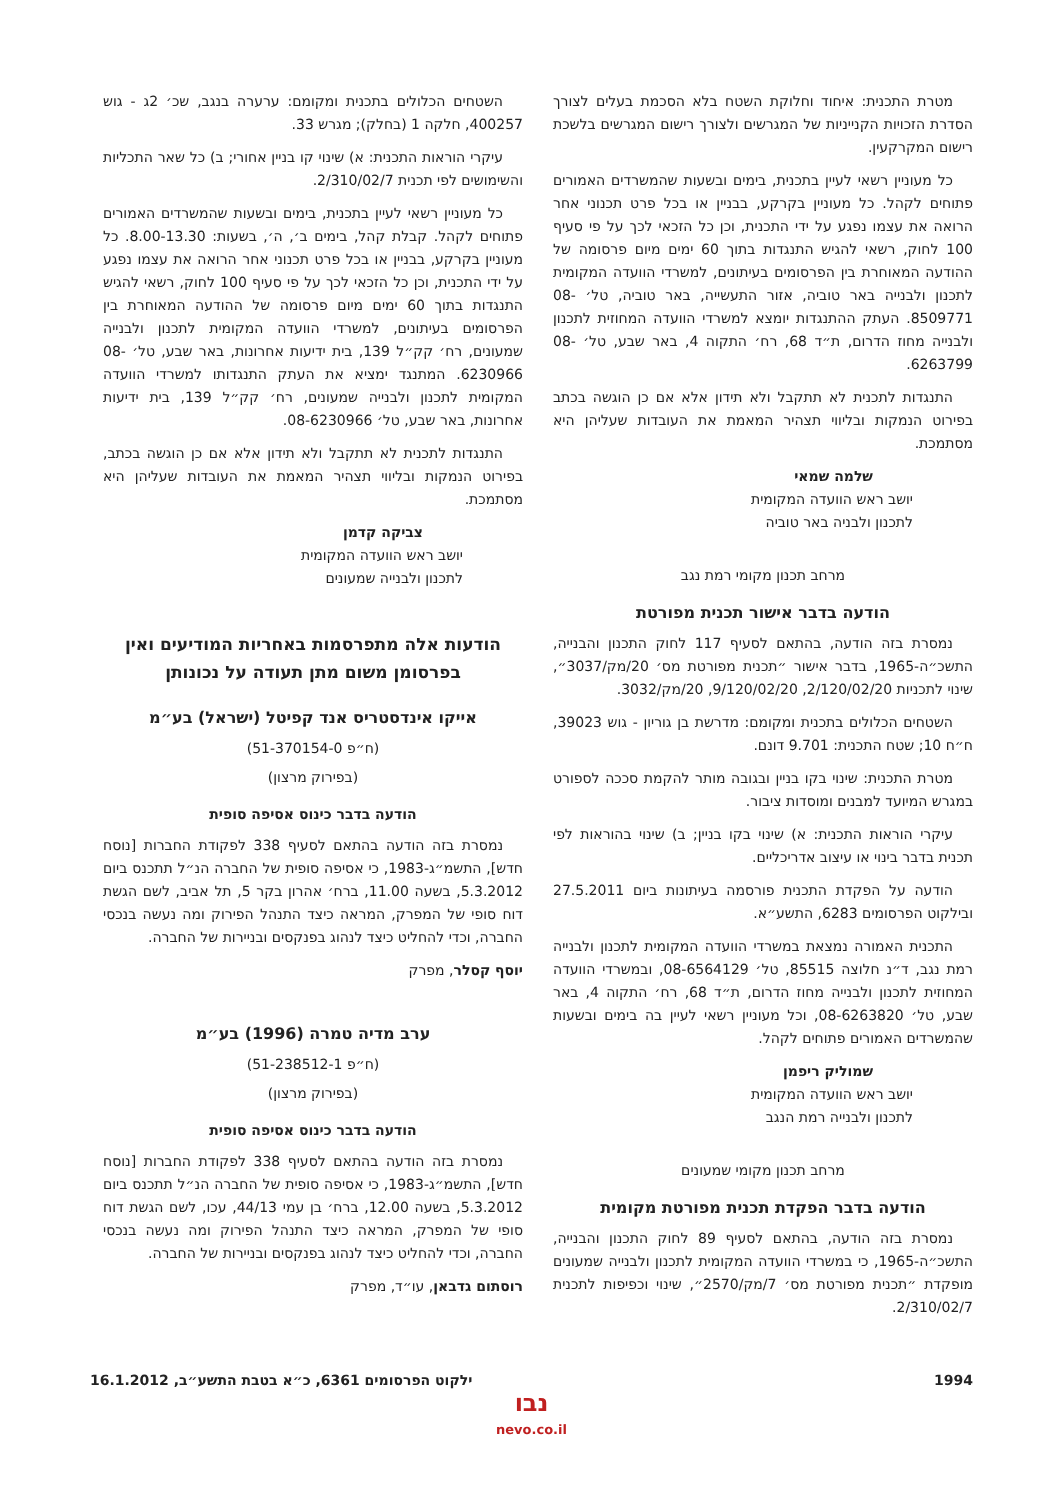מטרת התכנית: איחוד וחלוקת השטח בלא הסכמת בעלים לצורך הסדרת הזכויות הקנייניות של המגרשים ולצורך רישום המגרשים בלשכת רישום המקרקעין.
כל מעוניין רשאי לעיין בתכנית, בימים ובשעות שהמשרדים האמורים פתוחים לקהל. כל מעוניין בקרקע, בבניין או בכל פרט תכנוני אחר הרואה את עצמו נפגע על ידי התכנית, וכן כל הזכאי לכך על פי סעיף 100 לחוק, רשאי להגיש התנגדות בתוך 60 ימים מיום פרסומה של ההודעה המאוחרת בין הפרסומים בעיתונים, למשרדי הוועדה המקומית לתכנון ולבנייה באר טוביה, אזור התעשייה, באר טוביה, טל׳ 08-8509771. העתק ההתנגדות יומצא למשרדי הוועדה המחוזית לתכנון ולבנייה מחוז הדרום, ת״ד 68, רח׳ התקוה 4, באר שבע, טל׳ 08-6263799.
התנגדות לתכנית לא תתקבל ולא תידון אלא אם כן הוגשה בכתב בפירוט הנמקות ובליווי תצהיר המאמת את העובדות שעליהן היא מסתמכת.
שלמה שמאי
יושב ראש הוועדה המקומית
לתכנון ולבניה באר טוביה
מרחב תכנון מקומי רמת נגב
הודעה בדבר אישור תכנית מפורטת
נמסרת בזה הודעה, בהתאם לסעיף 117 לחוק התכנון והבנייה, התשכ״ה-1965, בדבר אישור ״תכנית מפורטת מס׳ 20/מק/3037״, שינוי לתכניות 2/120/02/20, 9/120/02/20, 20/מק/3032.
השטחים הכלולים בתכנית ומקומם: מדרשת בן גוריון - גוש 39023, ח״ח 10; שטח התכנית: 9.701 דונם.
מטרת התכנית: שינוי בקו בניין ובגובה מותר להקמת סככה לספורט במגרש המיועד למבנים ומוסדות ציבור.
עיקרי הוראות התכנית: א) שינוי בקו בניין; ב) שינוי בהוראות לפי תכנית בדבר בינוי או עיצוב אדריכליים.
הודעה על הפקדת התכנית פורסמה בעיתונות ביום 27.5.2011 ובילקוט הפרסומים 6283, התשע״א.
התכנית האמורה נמצאת במשרדי הוועדה המקומית לתכנון ולבנייה רמת נגב, ד״נ חלוצה 85515, טל׳ 08-6564129, ובמשרדי הוועדה המחוזית לתכנון ולבנייה מחוז הדרום, ת״ד 68, רח׳ התקוה 4, באר שבע, טל׳ 08-6263820, וכל מעוניין רשאי לעיין בה בימים ובשעות שהמשרדים האמורים פתוחים לקהל.
שמוליק ריפמן
יושב ראש הוועדה המקומית
לתכנון ולבנייה רמת הנגב
מרחב תכנון מקומי שמעונים
הודעה בדבר הפקדת תכנית מפורטת מקומית
נמסרת בזה הודעה, בהתאם לסעיף 89 לחוק התכנון והבנייה, התשכ״ה-1965, כי במשרדי הוועדה המקומית לתכנון ולבנייה שמעונים מופקדת ״תכנית מפורטת מס׳ 7/מק/2570״, שינוי וכפיפות לתכנית 2/310/02/7.
השטחים הכלולים בתכנית ומקומם: ערערה בנגב, שכ׳ 2ג - גוש 400257, חלקה 1 (בחלק); מגרש 33.
עיקרי הוראות התכנית: א) שינוי קו בניין אחורי; ב) כל שאר התכליות והשימושים לפי תכנית 2/310/02/7.
כל מעוניין רשאי לעיין בתכנית, בימים ובשעות שהמשרדים האמורים פתוחים לקהל. קבלת קהל, בימים ב׳, ה׳, בשעות: 8.00-13.30. כל מעוניין בקרקע, בבניין או בכל פרט תכנוני אחר הרואה את עצמו נפגע על ידי התכנית, וכן כל הזכאי לכך על פי סעיף 100 לחוק, רשאי להגיש התנגדות בתוך 60 ימים מיום פרסומה של ההודעה המאוחרת בין הפרסומים בעיתונים, למשרדי הוועדה המקומית לתכנון ולבנייה שמעונים, רח׳ קק״ל 139, בית ידיעות אחרונות, באר שבע, טל׳ 08-6230966. המתנגד ימציא את העתק התנגדותו למשרדי הוועדה המקומית לתכנון ולבנייה שמעונים, רח׳ קק״ל 139, בית ידיעות אחרונות, באר שבע, טל׳ 08-6230966.
התנגדות לתכנית לא תתקבל ולא תידון אלא אם כן הוגשה בכתב, בפירוט הנמקות ובליווי תצהיר המאמת את העובדות שעליהן היא מסתמכת.
צביקה קדמן
יושב ראש הוועדה המקומית
לתכנון ולבנייה שמעונים
הודעות אלה מתפרסמות באחריות המודיעים ואין בפרסומן משום מתן תעודה על נכונותן
אייקו אינדסטריס אנד קפיטל (ישראל) בע״מ
(ח״פ 51-370154-0)
(בפירוק מרצון)
הודעה בדבר כינוס אסיפה סופית
נמסרת בזה הודעה בהתאם לסעיף 338 לפקודת החברות [נוסח חדש], התשמ״ג-1983, כי אסיפה סופית של החברה הנ״ל תתכנס ביום 5.3.2012, בשעה 11.00, ברח׳ אהרון בקר 5, תל אביב, לשם הגשת דוח סופי של המפרק, המראה כיצד התנהל הפירוק ומה נעשה בנכסי החברה, וכדי להחליט כיצד לנהוג בפנקסים ובניירות של החברה.
יוסף קסלר, מפרק
ערב מדיה טמרה (1996) בע״מ
(ח״פ 51-238512-1)
(בפירוק מרצון)
הודעה בדבר כינוס אסיפה סופית
נמסרת בזה הודעה בהתאם לסעיף 338 לפקודת החברות [נוסח חדש], התשמ״ג-1983, כי אסיפה סופית של החברה הנ״ל תתכנס ביום 5.3.2012, בשעה 12.00, ברח׳ בן עמי 44/13, עכו, לשם הגשת דוח סופי של המפרק, המראה כיצד התנהל הפירוק ומה נעשה בנכסי החברה, וכדי להחליט כיצד לנהוג בפנקסים ובניירות של החברה.
רוסתום גדבאן, עו״ד, מפרק
1994 ילקוט הפרסומים 6361, כ״א בטבת התשע״ב, 16.1.2012
נבו
nevo.co.il